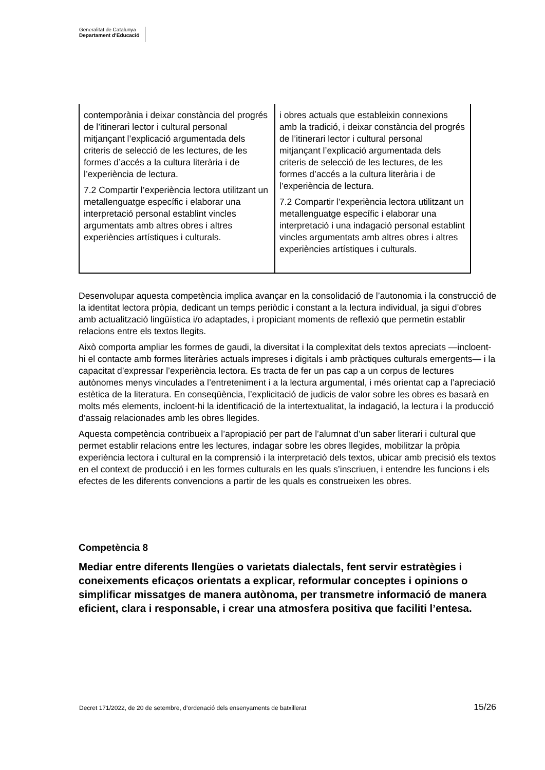Generalitat de Catalunya
Departament d’Educació
| contemporània i deixar constància del progrés de l’itinerari lector i cultural personal mitjançant l’explicació argumentada dels criteris de selecció de les lectures, de les formes d’accés a la cultura literària i de l’experiència de lectura. 7.2 Compartir l’experiència lectora utilitzant un metallenguatge específic i elaborar una interpretació personal establint vincles argumentats amb altres obres i altres experiències artístiques i culturals. | i obres actuals que estableixin connexions amb la tradició, i deixar constància del progrés de l’itinerari lector i cultural personal mitjançant l’explicació argumentada dels criteris de selecció de les lectures, de les formes d’accés a la cultura literària i de l’experiència de lectura. 7.2 Compartir l’experiència lectora utilitzant un metallenguatge específic i elaborar una interpretació i una indagació personal establint vincles argumentats amb altres obres i altres experiències artístiques i culturals. |
Desenvolupar aquesta competència implica avançar en la consolidació de l’autonomia i la construcció de la identitat lectora pròpia, dedicant un temps periòdic i constant a la lectura individual, ja sigui d’obres amb actualització lingüística i/o adaptades, i propiciant moments de reflexió que permetin establir relacions entre els textos llegits.
Això comporta ampliar les formes de gaudi, la diversitat i la complexitat dels textos apreciats —incloent-hi el contacte amb formes literàries actuals impreses i digitals i amb pràctiques culturals emergents— i la capacitat d’expressar l’experiència lectora. Es tracta de fer un pas cap a un corpus de lectures autònomes menys vinculades a l’entreteniment i a la lectura argumental, i més orientat cap a l’apreciació estètica de la literatura. En conseqüència, l’explicitació de judicis de valor sobre les obres es basarà en molts més elements, incloent-hi la identificació de la intertextualitat, la indagació, la lectura i la producció d’assaig relacionades amb les obres llegides.
Aquesta competència contribueix a l’apropiació per part de l’alumnat d’un saber literari i cultural que permet establir relacions entre les lectures, indagar sobre les obres llegides, mobilitzar la pròpia experiència lectora i cultural en la comprensió i la interpretació dels textos, ubicar amb precisió els textos en el context de producció i en les formes culturals en les quals s’inscriuen, i entendre les funcions i els efectes de les diferents convencions a partir de les quals es construeixen les obres.
Competència 8
Mediar entre diferents llengües o varietats dialectals, fent servir estratègies i coneixements eficaços orientats a explicar, reformular conceptes i opinions o simplificar missatges de manera autònoma, per transmetre informació de manera eficient, clara i responsable, i crear una atmosfera positiva que faciliti l’entesa.
Decret 171/2022, de 20 de setembre, d’ordenació dels ensenyaments de batxillerat 15/26